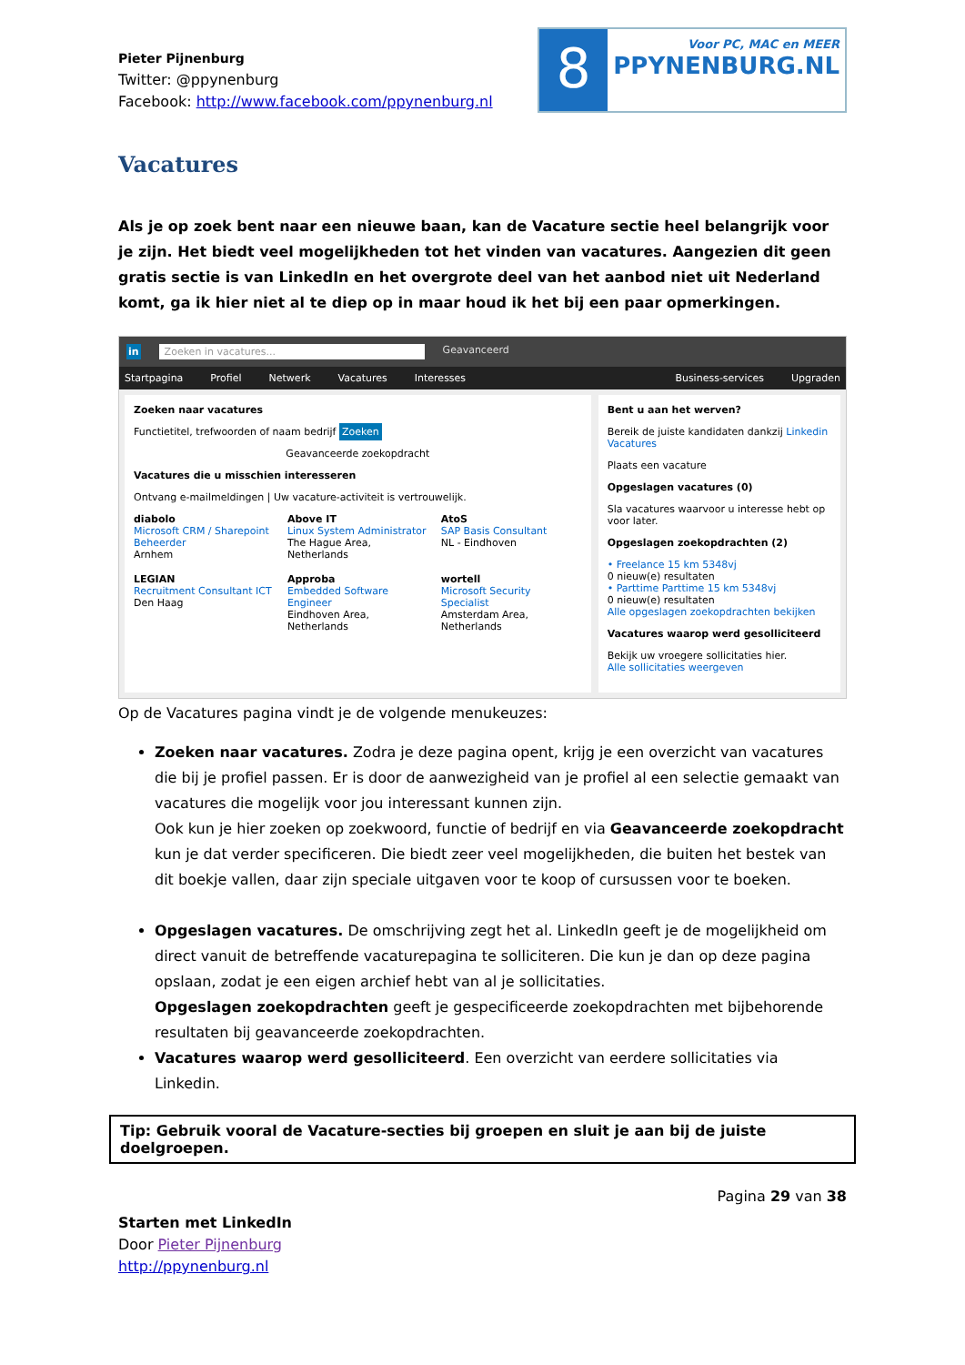Pieter Pijnenburg
Twitter: @ppynenburg
Facebook: http://www.facebook.com/ppynenburg.nl
8
Voor PC, MAC en MEER
PPYNENBURG.NL
Vacatures
Als je op zoek bent naar een nieuwe baan, kan de Vacature sectie heel belangrijk voor je zijn. Het biedt veel mogelijkheden tot het vinden van vacatures. Aangezien dit geen gratis sectie is van LinkedIn en het overgrote deel van het aanbod niet uit Nederland komt, ga ik hier niet al te diep op in maar houd ik het bij een paar opmerkingen.
in Zoeken in vacatures... Geavanceerd
Startpagina Profiel Netwerk Vacatures Interesses Business-services Upgraden
Zoeken naar vacatures
Functietitel, trefwoorden of naam bedrijf Zoeken
Geavanceerde zoekopdracht
Vacatures die u misschien interesseren
Ontvang e-mailmeldingen | Uw vacature-activiteit is vertrouwelijk.
diabolo
Microsoft CRM / Sharepoint Beheerder
Arnhem
Above IT
Linux System Administrator
The Hague Area, Netherlands
AtoS
SAP Basis Consultant
NL - Eindhoven
LEGIAN
Recruitment Consultant ICT
Den Haag
Approba
Embedded Software Engineer
Eindhoven Area, Netherlands
wortell
Microsoft Security Specialist
Amsterdam Area, Netherlands
Bent u aan het werven?
Bereik de juiste kandidaten dankzij Linkedin Vacatures
Plaats een vacature
Opgeslagen vacatures (0)
Sla vacatures waarvoor u interesse hebt op voor later.
Opgeslagen zoekopdrachten (2)
• Freelance 15 km 5348vj
0 nieuw(e) resultaten
• Parttime Parttime 15 km 5348vj
0 nieuw(e) resultaten
Alle opgeslagen zoekopdrachten bekijken
Vacatures waarop werd gesolliciteerd
Bekijk uw vroegere sollicitaties hier.
Alle sollicitaties weergeven
Op de Vacatures pagina vindt je de volgende menukeuzes:
Zoeken naar vacatures. Zodra je deze pagina opent, krijg je een overzicht van vacatures die bij je profiel passen. Er is door de aanwezigheid van je profiel al een selectie gemaakt van vacatures die mogelijk voor jou interessant kunnen zijn.
Ook kun je hier zoeken op zoekwoord, functie of bedrijf en via Geavanceerde zoekopdracht kun je dat verder specificeren. Die biedt zeer veel mogelijkheden, die buiten het bestek van dit boekje vallen, daar zijn speciale uitgaven voor te koop of cursussen voor te boeken.
Opgeslagen vacatures. De omschrijving zegt het al. LinkedIn geeft je de mogelijkheid om direct vanuit de betreffende vacaturepagina te solliciteren. Die kun je dan op deze pagina opslaan, zodat je een eigen archief hebt van al je sollicitaties.
Opgeslagen zoekopdrachten geeft je gespecificeerde zoekopdrachten met bijbehorende resultaten bij geavanceerde zoekopdrachten.
Vacatures waarop werd gesolliciteerd. Een overzicht van eerdere sollicitaties via Linkedin.
Tip: Gebruik vooral de Vacature-secties bij groepen en sluit je aan bij de juiste doelgroepen.
Pagina 29 van 38
Starten met LinkedIn
Door Pieter Pijnenburg
http://ppynenburg.nl